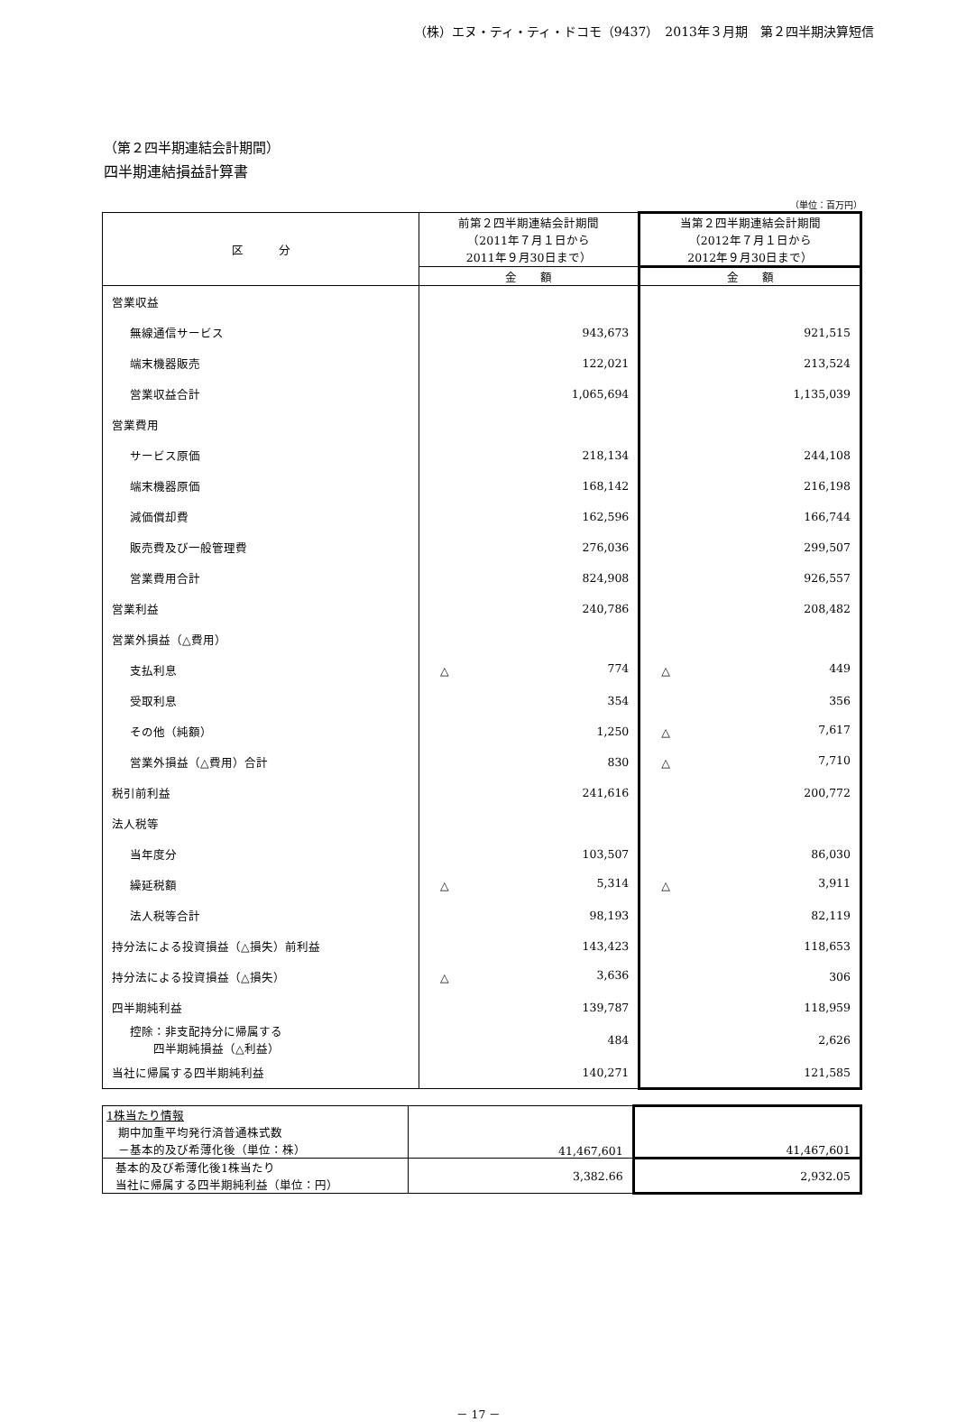（株）エヌ・ティ・ティ・ドコモ（9437）　2013年３月期　第２四半期決算短信
（第２四半期連結会計期間）
四半期連結損益計算書
（単位：百万円）
| 区 分 | 前第２四半期連結会計期間 （2011年７月１日から 2011年９月30日まで） | 当第２四半期連結会計期間 （2012年７月１日から 2012年９月30日まで） |
| --- | --- | --- |
| | 金 額 | 金 額 |
| 営業収益 | | |
| 無線通信サービス | 943,673 | 921,515 |
| 端末機器販売 | 122,021 | 213,524 |
| 営業収益合計 | 1,065,694 | 1,135,039 |
| 営業費用 | | |
| サービス原価 | 218,134 | 244,108 |
| 端末機器原価 | 168,142 | 216,198 |
| 減価償却費 | 162,596 | 166,744 |
| 販売費及び一般管理費 | 276,036 | 299,507 |
| 営業費用合計 | 824,908 | 926,557 |
| 営業利益 | 240,786 | 208,482 |
| 営業外損益（△費用） | | |
| 支払利息 | △ 774 | △ 449 |
| 受取利息 | 354 | 356 |
| その他（純額） | 1,250 | △ 7,617 |
| 営業外損益（△費用）合計 | 830 | △ 7,710 |
| 税引前利益 | 241,616 | 200,772 |
| 法人税等 | | |
| 当年度分 | 103,507 | 86,030 |
| 繰延税額 | △ 5,314 | △ 3,911 |
| 法人税等合計 | 98,193 | 82,119 |
| 持分法による投資損益（△損失）前利益 | 143,423 | 118,653 |
| 持分法による投資損益（△損失） | △ 3,636 | 306 |
| 四半期純利益 | 139,787 | 118,959 |
| 控除：非支配持分に帰属する 四半期純損益（△利益） | 484 | 2,626 |
| 当社に帰属する四半期純利益 | 140,271 | 121,585 |
| 1株当たり情報 期中加重平均発行済普通株式数 －基本的及び希薄化後（単位：株） | 41,467,601 | 41,467,601 |
| 基本的及び希薄化後1株当たり 当社に帰属する四半期純利益（単位：円） | 3,382.66 | 2,932.05 |
－ 17 －